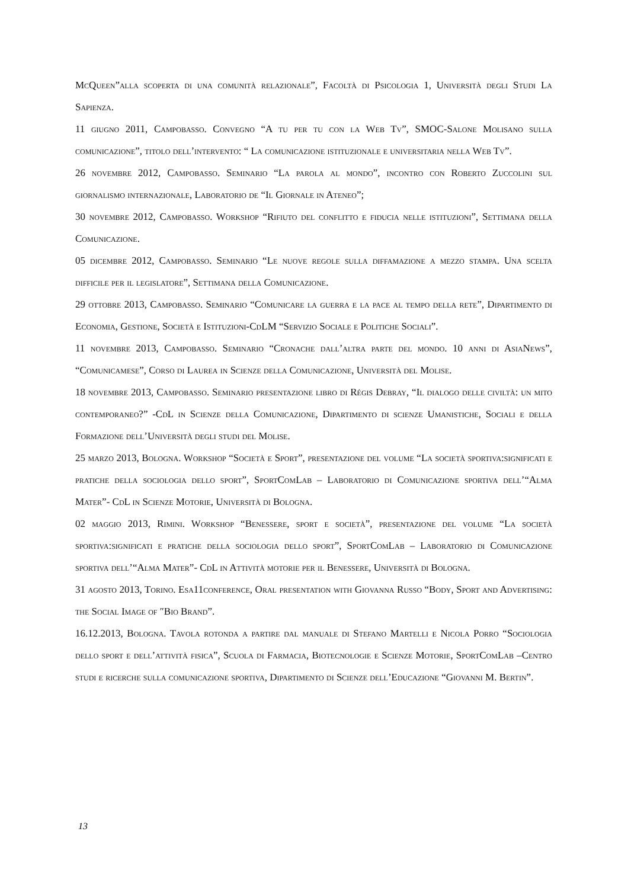McQueen”alla scoperta di una comunità relazionale”, Facoltà di Psicologia 1, Università degli Studi La Sapienza.
11 giugno 2011, Campobasso. Convegno “A tu per tu con la Web Tv”, SMOC-Salone Molisano sulla comunicazione”, titolo dell’intervento: “ La comunicazione istituzionale e universitaria nella Web Tv”.
26 novembre 2012, Campobasso. Seminario “La parola al mondo”, incontro con Roberto Zuccolini sul giornalismo internazionale, Laboratorio de “Il Giornale in Ateneo”;
30 novembre 2012, Campobasso. Workshop “Rifiuto del conflitto e fiducia nelle istituzioni”, Settimana della Comunicazione.
05 dicembre 2012, Campobasso. Seminario “Le nuove regole sulla diffamazione a mezzo stampa. Una scelta difficile per il legislatore”, Settimana della Comunicazione.
29 ottobre 2013, Campobasso. Seminario “Comunicare la guerra e la pace al tempo della rete”, Dipartimento di Economia, Gestione, Società e Istituzioni-CdLM “Servizio Sociale e Politiche Sociali”.
11 novembre 2013, Campobasso. Seminario “Cronache dall’altra parte del mondo. 10 anni di AsiaNews”, “Comunicamese”, Corso di Laurea in Scienze della Comunicazione, Università del Molise.
18 novembre 2013, Campobasso. Seminario presentazione libro di Régis Debray, “Il dialogo delle civiltà: un mito contemporaneo?” -CdL in Scienze della Comunicazione, Dipartimento di scienze Umanistiche, Sociali e della Formazione dell’Università degli studi del Molise.
25 marzo 2013, Bologna. Workshop “Società e Sport”, presentazione del volume “La società sportiva:significati e pratiche della sociologia dello sport”, SportComLab – Laboratorio di Comunicazione sportiva dell’“Alma Mater”- CdL in Scienze Motorie, Università di Bologna.
02 maggio 2013, Rimini. Workshop “Benessere, sport e società”, presentazione del volume “La società sportiva:significati e pratiche della sociologia dello sport”, SportComLab – Laboratorio di Comunicazione sportiva dell’“Alma Mater”- CdL in Attività motorie per il Benessere, Università di Bologna.
31 agosto 2013, Torino. Esa11conference, Oral presentation with Giovanna Russo “Body, Sport and Advertising: the Social Image of ″Bio Brand”.
16.12.2013, Bologna. Tavola rotonda a partire dal manuale di Stefano Martelli e Nicola Porro “Sociologia dello sport e dell’attività fisica”, Scuola di Farmacia, Biotecnologie e Scienze Motorie, SportComLab –Centro studi e ricerche sulla comunicazione sportiva, Dipartimento di Scienze dell’Educazione “Giovanni M. Bertin”.
13